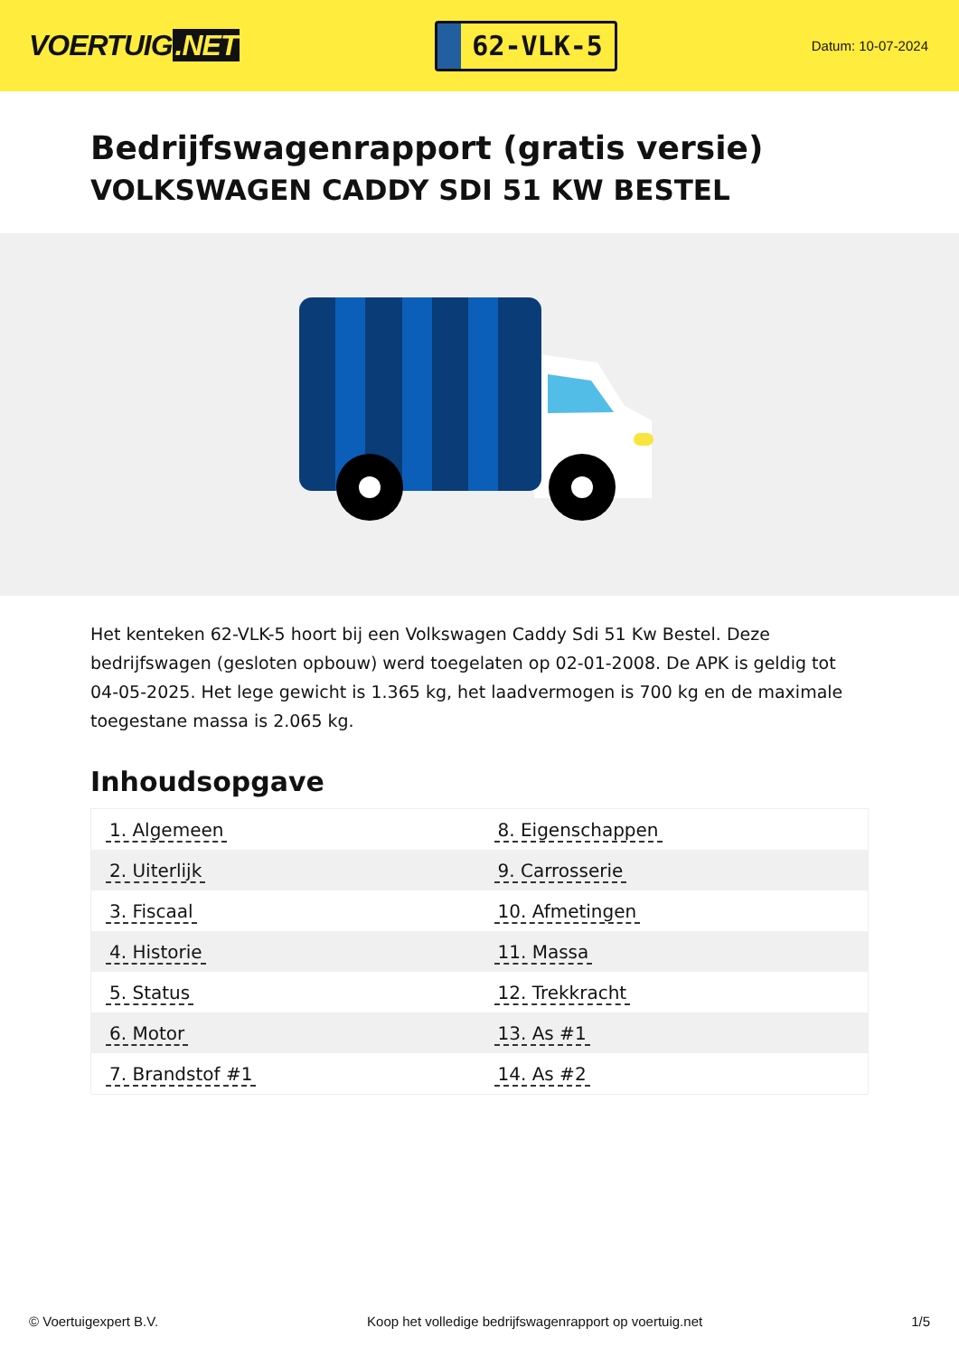VOERTUIG.NET
62-VLK-5
Datum: 10-07-2024
Bedrijfswagenrapport (gratis versie)
VOLKSWAGEN CADDY SDI 51 KW BESTEL
Het kenteken 62-VLK-5 hoort bij een Volkswagen Caddy Sdi 51 Kw Bestel. Deze bedrijfswagen (gesloten opbouw) werd toegelaten op 02-01-2008. De APK is geldig tot 04-05-2025. Het lege gewicht is 1.365 kg, het laadvermogen is 700 kg en de maximale toegestane massa is 2.065 kg.
Inhoudsopgave
| 1. Algemeen | 8. Eigenschappen |
| 2. Uiterlijk | 9. Carrosserie |
| 3. Fiscaal | 10. Afmetingen |
| 4. Historie | 11. Massa |
| 5. Status | 12. Trekkracht |
| 6. Motor | 13. As #1 |
| 7. Brandstof #1 | 14. As #2 |
© Voertuigexpert B.V. Koop het volledige bedrijfswagenrapport op voertuig.net 1/5